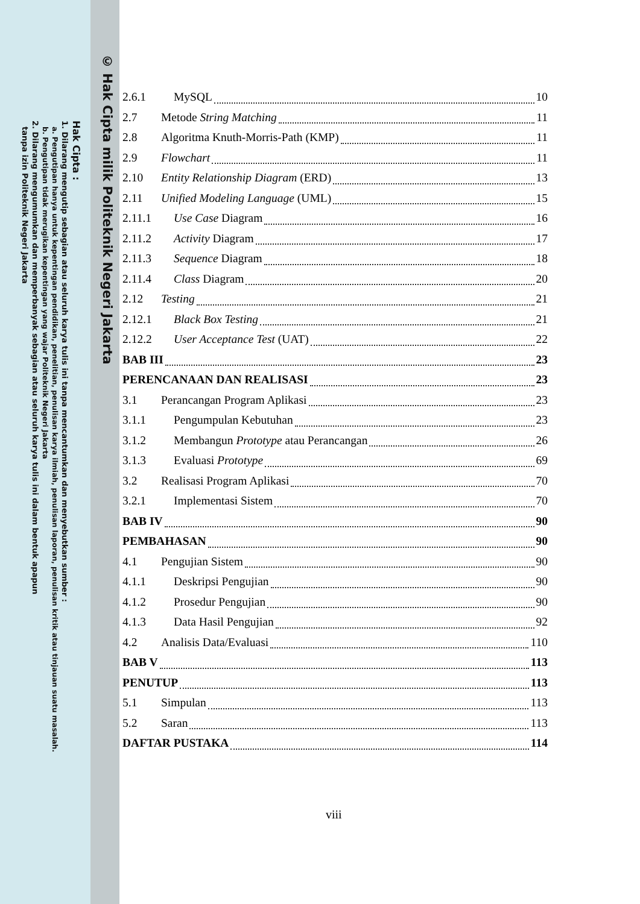© Hak Cipta milik Politeknik Negeri Jakarta
Hak Cipta :
1. Dilarang mengutip sebagian atau seluruh karya tulis ini tanpa mencantumkan dan menyebutkan sumber :
a. Pengutipan hanya untuk kepentingan pendidikan, penelitian, penulisan karya ilmiah, penulisan laporan, penulisan kritik atau tinjauan suatu masalah.
b. Pengutipan tidak merugikan kepentingan yang wajar Politeknik Negeri Jakarta
2. Dilarang mengumumkan dan memperbanyak sebagian atau seluruh karya tulis ini dalam bentuk apapun
tanpa izin Politeknik Negeri Jakarta
2.6.1 MySQL 10
2.7 Metode String Matching 11
2.8 Algoritma Knuth-Morris-Path (KMP) 11
2.9 Flowchart 11
2.10 Entity Relationship Diagram (ERD) 13
2.11 Unified Modeling Language (UML) 15
2.11.1 Use Case Diagram 16
2.11.2 Activity Diagram 17
2.11.3 Sequence Diagram 18
2.11.4 Class Diagram 20
2.12 Testing 21
2.12.1 Black Box Testing 21
2.12.2 User Acceptance Test (UAT) 22
BAB III 23
PERENCANAAN DAN REALISASI 23
3.1 Perancangan Program Aplikasi 23
3.1.1 Pengumpulan Kebutuhan 23
3.1.2 Membangun Prototype atau Perancangan 26
3.1.3 Evaluasi Prototype 69
3.2 Realisasi Program Aplikasi 70
3.2.1 Implementasi Sistem 70
BAB IV 90
PEMBAHASAN 90
4.1 Pengujian Sistem 90
4.1.1 Deskripsi Pengujian 90
4.1.2 Prosedur Pengujian 90
4.1.3 Data Hasil Pengujian 92
4.2 Analisis Data/Evaluasi 110
BAB V 113
PENUTUP 113
5.1 Simpulan 113
5.2 Saran 113
DAFTAR PUSTAKA 114
viii